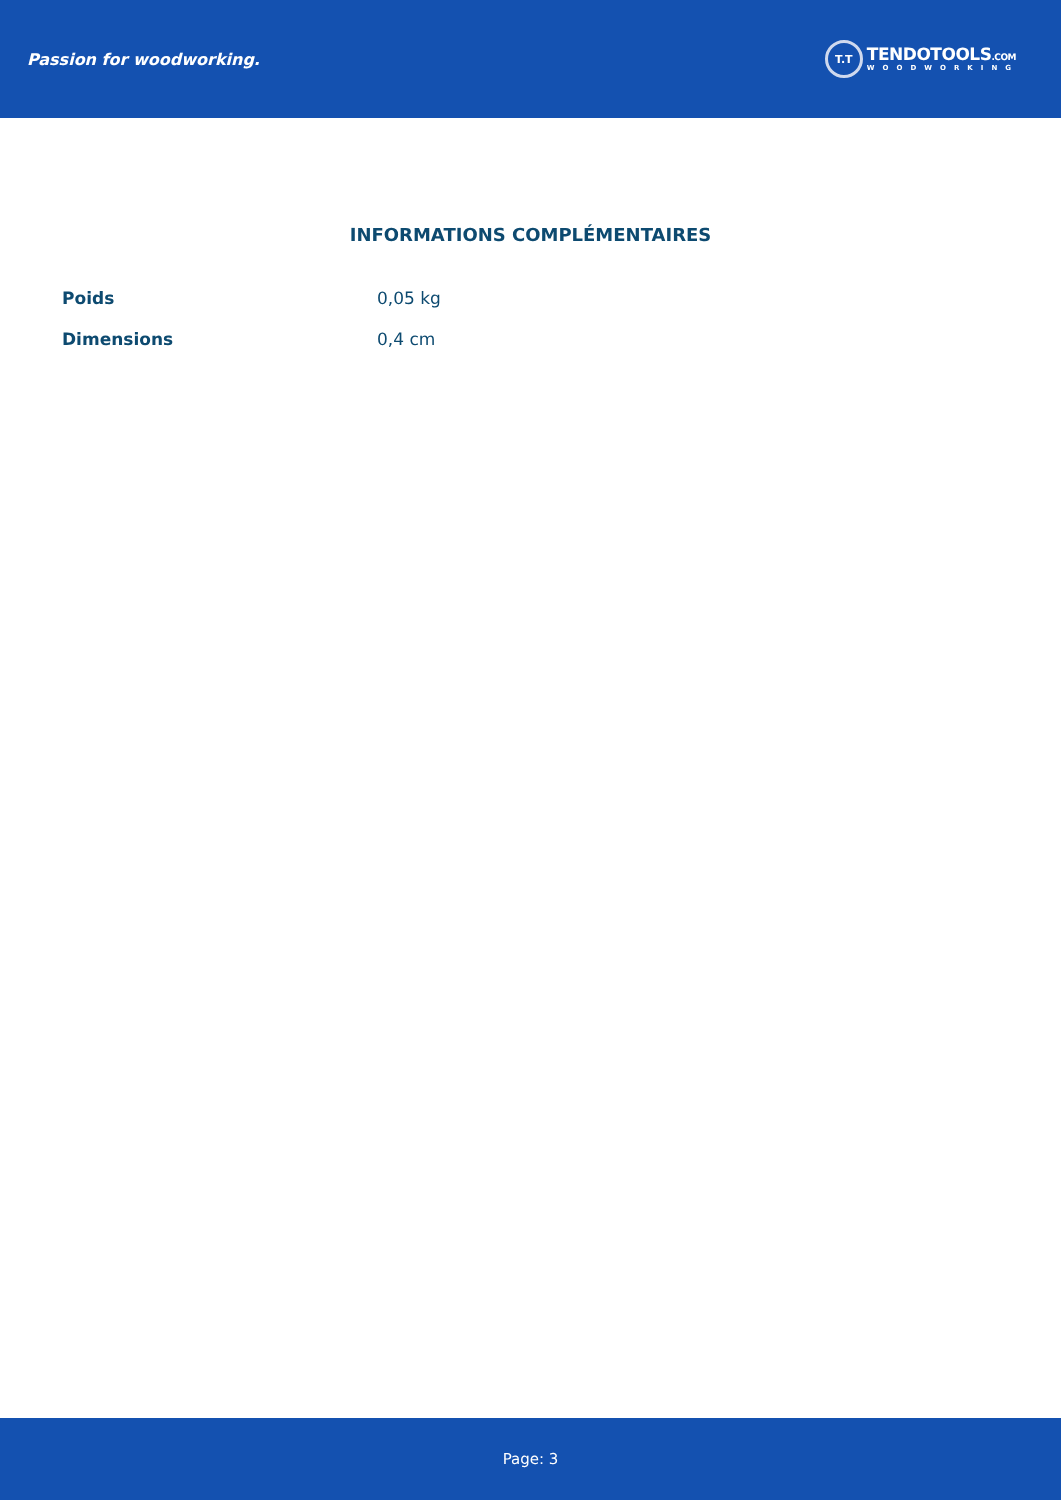Passion for woodworking.
T.T
TENDOTOOLS.COM
WOODWORKING
INFORMATIONS COMPLÉMENTAIRES
| Poids | 0,05 kg |
| Dimensions | 0,4 cm |
Page: 3